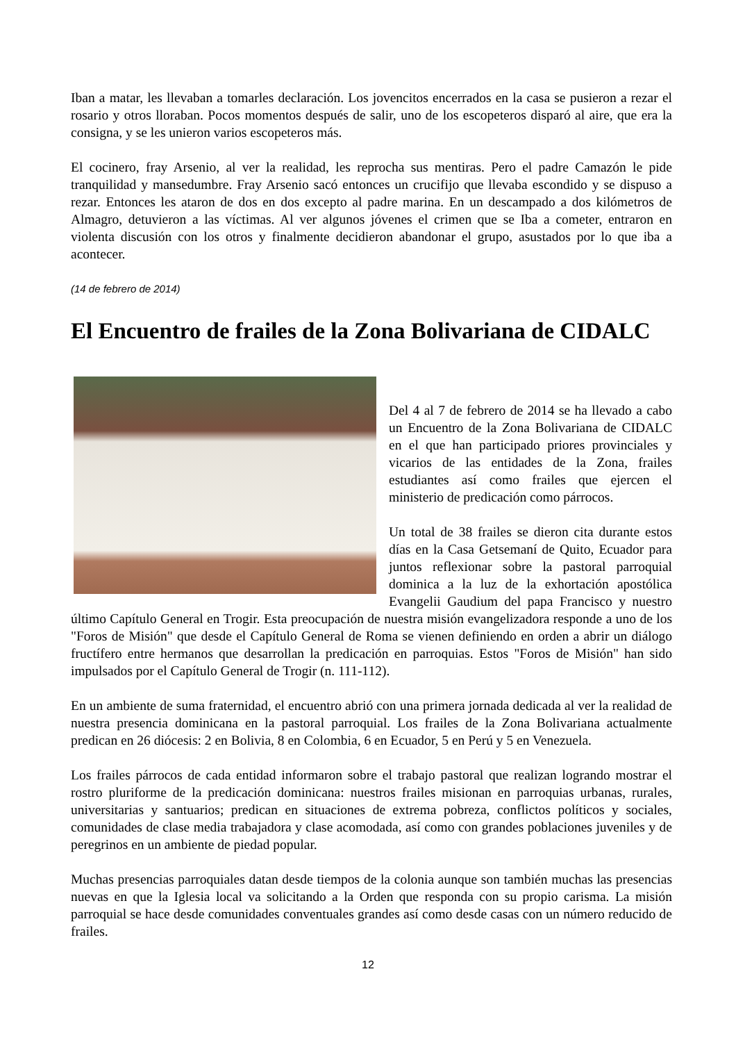Iban a matar, les llevaban a tomarles declaración. Los jovencitos encerrados en la casa se pusieron a rezar el rosario y otros lloraban. Pocos momentos después de salir, uno de los escopeteros disparó al aire, que era la consigna, y se les unieron varios escopeteros más.
El cocinero, fray Arsenio, al ver la realidad, les reprocha sus mentiras. Pero el padre Camazón le pide tranquilidad y mansedumbre. Fray Arsenio sacó entonces un crucifijo que llevaba escondido y se dispuso a rezar. Entonces les ataron de dos en dos excepto al padre marina. En un descampado a dos kilómetros de Almagro, detuvieron a las víctimas. Al ver algunos jóvenes el crimen que se Iba a cometer, entraron en violenta discusión con los otros y finalmente decidieron abandonar el grupo, asustados por lo que iba a acontecer.
(14 de febrero de 2014)
El Encuentro de frailes de la Zona Bolivariana de CIDALC
Del 4 al 7 de febrero de 2014 se ha llevado a cabo un Encuentro de la Zona Bolivariana de CIDALC en el que han participado priores provinciales y vicarios de las entidades de la Zona, frailes estudiantes así como frailes que ejercen el ministerio de predicación como párrocos.
Un total de 38 frailes se dieron cita durante estos días en la Casa Getsemaní de Quito, Ecuador para juntos reflexionar sobre la pastoral parroquial dominica a la luz de la exhortación apostólica Evangelii Gaudium del papa Francisco y nuestro último Capítulo General en Trogir. Esta preocupación de nuestra misión evangelizadora responde a uno de los "Foros de Misión" que desde el Capítulo General de Roma se vienen definiendo en orden a abrir un diálogo fructífero entre hermanos que desarrollan la predicación en parroquias. Estos "Foros de Misión" han sido impulsados por el Capítulo General de Trogir (n. 111-112).
En un ambiente de suma fraternidad, el encuentro abrió con una primera jornada dedicada al ver la realidad de nuestra presencia dominicana en la pastoral parroquial. Los frailes de la Zona Bolivariana actualmente predican en 26 diócesis: 2 en Bolivia, 8 en Colombia, 6 en Ecuador, 5 en Perú y 5 en Venezuela.
Los frailes párrocos de cada entidad informaron sobre el trabajo pastoral que realizan logrando mostrar el rostro pluriforme de la predicación dominicana: nuestros frailes misionan en parroquias urbanas, rurales, universitarias y santuarios; predican en situaciones de extrema pobreza, conflictos políticos y sociales, comunidades de clase media trabajadora y clase acomodada, así como con grandes poblaciones juveniles y de peregrinos en un ambiente de piedad popular.
Muchas presencias parroquiales datan desde tiempos de la colonia aunque son también muchas las presencias nuevas en que la Iglesia local va solicitando a la Orden que responda con su propio carisma. La misión parroquial se hace desde comunidades conventuales grandes así como desde casas con un número reducido de frailes.
12